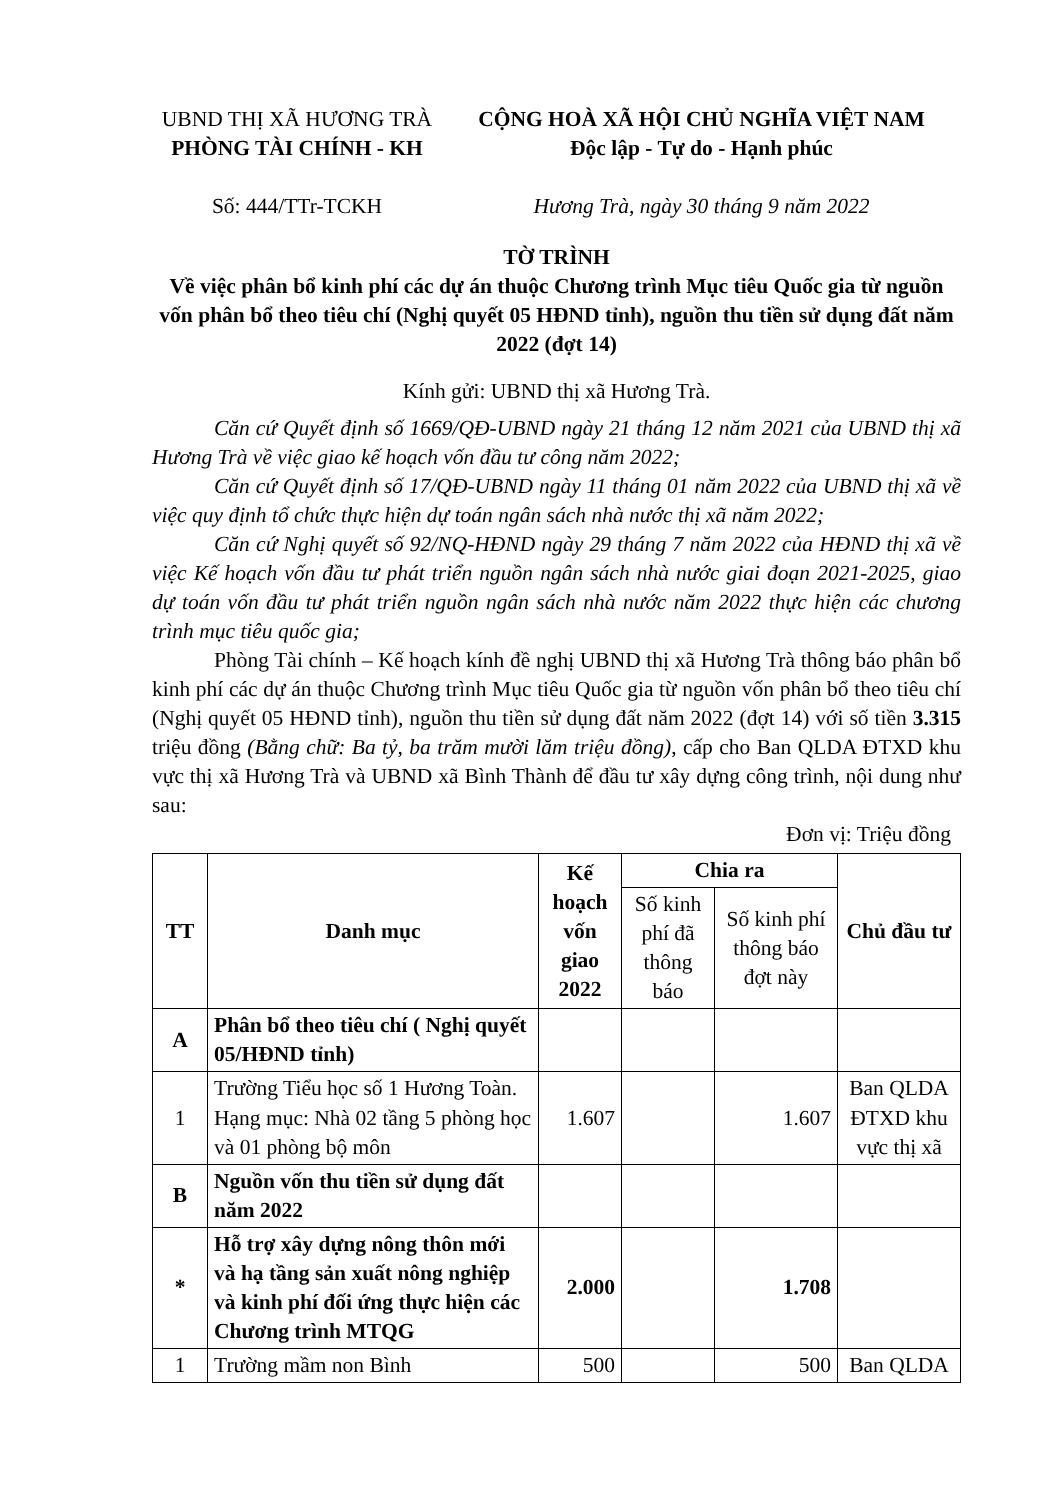UBND THỊ XÃ HƯƠNG TRÀ
PHÒNG TÀI CHÍNH - KH
Số: 444/TTr-TCKH
CỘNG HOÀ XÃ HỘI CHỦ NGHĨA VIỆT NAM
Độc lập - Tự do - Hạnh phúc
Hương Trà, ngày 30 tháng 9 năm 2022
TỜ TRÌNH
Về việc phân bổ kinh phí các dự án thuộc Chương trình Mục tiêu Quốc gia từ nguồn vốn phân bổ theo tiêu chí (Nghị quyết 05 HĐND tỉnh), nguồn thu tiền sử dụng đất năm 2022 (đợt 14)
Kính gửi: UBND thị xã Hương Trà.
Căn cứ Quyết định số 1669/QĐ-UBND ngày 21 tháng 12 năm 2021 của UBND thị xã Hương Trà về việc giao kế hoạch vốn đầu tư công năm 2022;
Căn cứ Quyết định số 17/QĐ-UBND ngày 11 tháng 01 năm 2022 của UBND thị xã về việc quy định tổ chức thực hiện dự toán ngân sách nhà nước thị xã năm 2022;
Căn cứ Nghị quyết số 92/NQ-HĐND ngày 29 tháng 7 năm 2022 của HĐND thị xã về việc Kế hoạch vốn đầu tư phát triển nguồn ngân sách nhà nước giai đoạn 2021-2025, giao dự toán vốn đầu tư phát triển nguồn ngân sách nhà nước năm 2022 thực hiện các chương trình mục tiêu quốc gia;
Phòng Tài chính – Kế hoạch kính đề nghị UBND thị xã Hương Trà thông báo phân bổ kinh phí các dự án thuộc Chương trình Mục tiêu Quốc gia từ nguồn vốn phân bổ theo tiêu chí (Nghị quyết 05 HĐND tỉnh), nguồn thu tiền sử dụng đất năm 2022 (đợt 14) với số tiền 3.315 triệu đồng (Bằng chữ: Ba tỷ, ba trăm mười lăm triệu đồng), cấp cho Ban QLDA ĐTXD khu vực thị xã Hương Trà và UBND xã Bình Thành để đầu tư xây dựng công trình, nội dung như sau:
Đơn vị: Triệu đồng
| TT | Danh mục | Kế hoạch vốn giao 2022 | Chia ra | | Chủ đầu tư |
| --- | --- | --- | --- | --- | --- |
| | | | Số kinh phí đã thông báo | Số kinh phí thông báo đợt này | |
| A | Phân bổ theo tiêu chí ( Nghị quyết 05/HĐND tỉnh) | | | | |
| 1 | Trường Tiểu học số 1 Hương Toàn. Hạng mục: Nhà 02 tầng 5 phòng học và 01 phòng bộ môn | 1.607 | | 1.607 | Ban QLDA ĐTXD khu vực thị xã |
| B | Nguồn vốn thu tiền sử dụng đất năm 2022 | | | | |
| * | Hỗ trợ xây dựng nông thôn mới và hạ tầng sản xuất nông nghiệp và kinh phí đối ứng thực hiện các Chương trình MTQG | 2.000 | | 1.708 | |
| 1 | Trường mầm non Bình | 500 | | 500 | Ban QLDA |